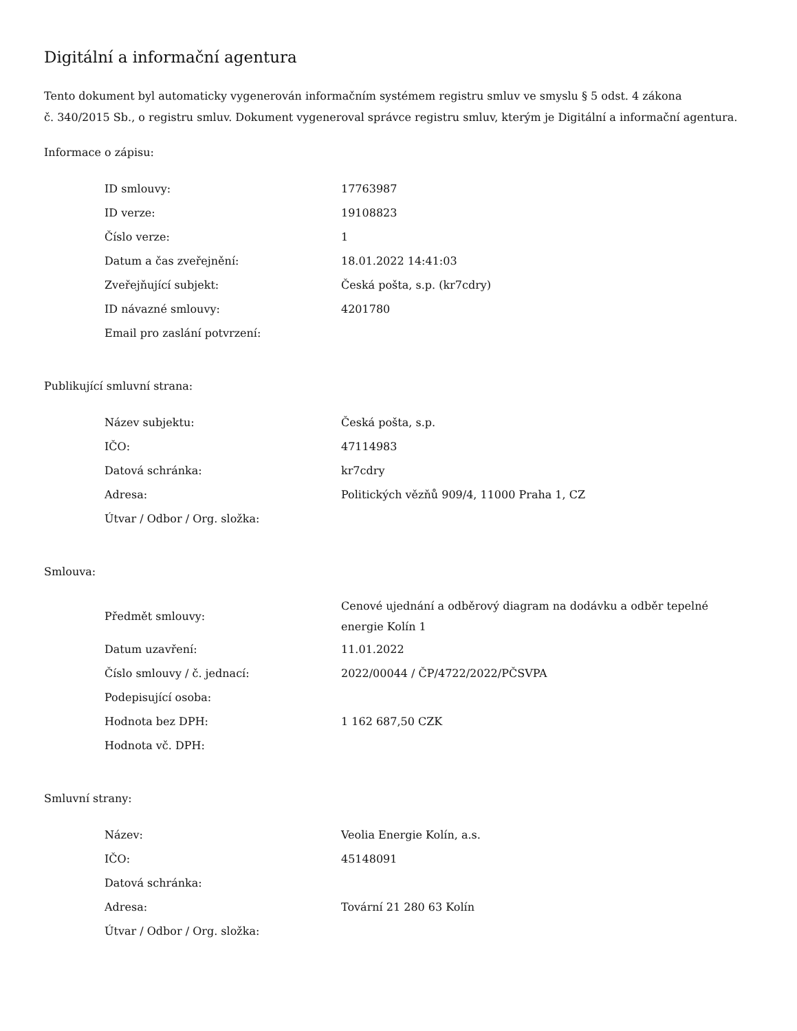Digitální a informační agentura
Tento dokument byl automaticky vygenerován informačním systémem registru smluv ve smyslu § 5 odst. 4 zákona
č. 340/2015 Sb., o registru smluv. Dokument vygeneroval správce registru smluv, kterým je Digitální a informační agentura.
Informace o zápisu:
| ID smlouvy: | 17763987 |
| ID verze: | 19108823 |
| Číslo verze: | 1 |
| Datum a čas zveřejnění: | 18.01.2022 14:41:03 |
| Zveřejňující subjekt: | Česká pošta, s.p. (kr7cdry) |
| ID návazné smlouvy: | 4201780 |
| Email pro zaslání potvrzení: | |
Publikující smluvní strana:
| Název subjektu: | Česká pošta, s.p. |
| IČO: | 47114983 |
| Datová schránka: | kr7cdry |
| Adresa: | Politických vězňů 909/4, 11000 Praha 1, CZ |
| Útvar / Odbor / Org. složka: | |
Smlouva:
| Předmět smlouvy: | Cenové ujednání a odběrový diagram na dodávku a odběr tepelné energie Kolín 1 |
| Datum uzavření: | 11.01.2022 |
| Číslo smlouvy / č. jednací: | 2022/00044 / ČP/4722/2022/PČSVPA |
| Podepisující osoba: | |
| Hodnota bez DPH: | 1 162 687,50 CZK |
| Hodnota vč. DPH: | |
Smluvní strany:
| Název: | Veolia Energie Kolín, a.s. |
| IČO: | 45148091 |
| Datová schránka: | |
| Adresa: | Tovární 21 280 63 Kolín |
| Útvar / Odbor / Org. složka: | |